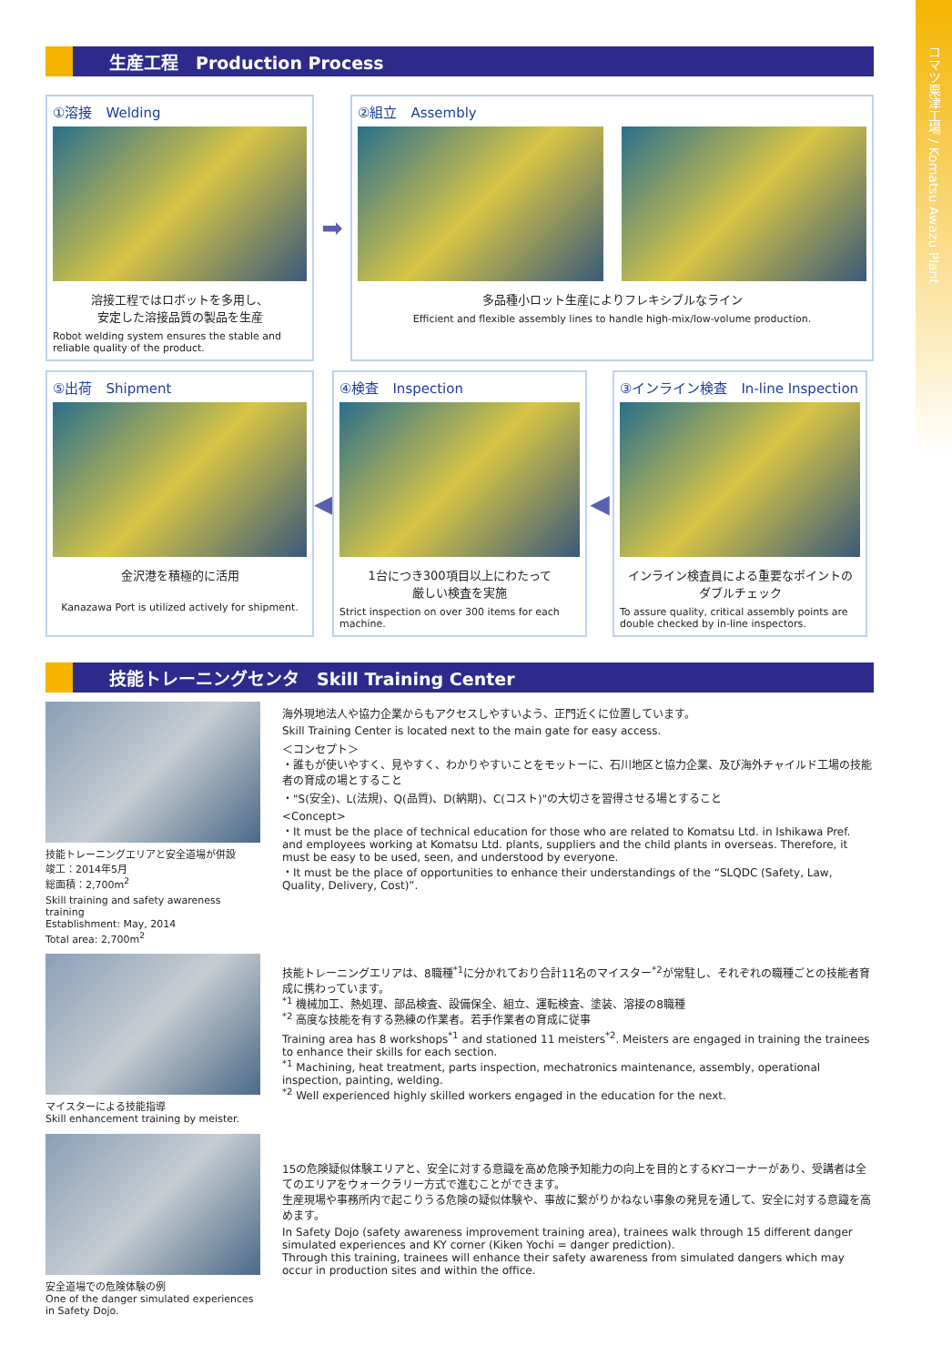コマツ粟津工場 / Komatsu Awazu Plant
生産工程　Production Process
①溶接　Welding
溶接工程ではロボットを多用し、
安定した溶接品質の製品を生産
Robot welding system ensures the stable and reliable quality of the product.
➡
②組立　Assembly
多品種小ロット生産によりフレキシブルなライン
Efficient and flexible assembly lines to handle high-mix/low-volume production.
⑤出荷　Shipment
金沢港を積極的に活用
Kanazawa Port is utilized actively for shipment.
◀
④検査　Inspection
1台につき300項目以上にわたって
厳しい検査を実施
Strict inspection on over 300 items for each machine.
◀
③インライン検査　In-line Inspection
インライン検査員による重要なポイントの
ダブルチェック
To assure quality, critical assembly points are double checked by in-line inspectors.
技能トレーニングセンタ　Skill Training Center
技能トレーニングエリアと安全道場が併設
竣工：2014年5月
総面積：2,700m<sup>2</sup>
Skill training and safety awareness training
Establishment: May, 2014
Total area: 2,700m<sup>2</sup>
海外現地法人や協力企業からもアクセスしやすいよう、正門近くに位置しています。
Skill Training Center is located next to the main gate for easy access.
＜コンセプト＞
・誰もが使いやすく、見やすく、わかりやすいことをモットーに、石川地区と協力企業、及び海外チャイルド工場の技能者の育成の場とすること
・"S(安全)、L(法規)、Q(品質)、D(納期)、C(コスト)"の大切さを習得させる場とすること
<Concept>
・It must be the place of technical education for those who are related to Komatsu Ltd. in Ishikawa Pref. and employees working at Komatsu Ltd. plants, suppliers and the child plants in overseas. Therefore, it must be easy to be used, seen, and understood by everyone.
・It must be the place of opportunities to enhance their understandings of the “SLQDC (Safety, Law, Quality, Delivery, Cost)”.
マイスターによる技能指導
Skill enhancement training by meister.
技能トレーニングエリアは、8職種<sup>*1</sup>に分かれており合計11名のマイスター<sup>*2</sup>が常駐し、それぞれの職種ごとの技能者育成に携わっています。
<sup>*1</sup> 機械加工、熱処理、部品検査、設備保全、組立、運転検査、塗装、溶接の8職種
<sup>*2</sup> 高度な技能を有する熟練の作業者。若手作業者の育成に従事
Training area has 8 workshops<sup>*1</sup> and stationed 11 meisters<sup>*2</sup>. Meisters are engaged in training the trainees to enhance their skills for each section.
<sup>*1</sup> Machining, heat treatment, parts inspection, mechatronics maintenance, assembly, operational inspection, painting, welding.
<sup>*2</sup> Well experienced highly skilled workers engaged in the education for the next.
安全道場での危険体験の例
One of the danger simulated experiences in Safety Dojo.
15の危険疑似体験エリアと、安全に対する意識を高め危険予知能力の向上を目的とするKYコーナーがあり、受講者は全てのエリアをウォークラリー方式で進むことができます。
生産現場や事務所内で起こりうる危険の疑似体験や、事故に繋がりかねない事象の発見を通して、安全に対する意識を高めます。
In Safety Dojo (safety awareness improvement training area), trainees walk through 15 different danger simulated experiences and KY corner (Kiken Yochi = danger prediction).
Through this training, trainees will enhance their safety awareness from simulated dangers which may occur in production sites and within the office.